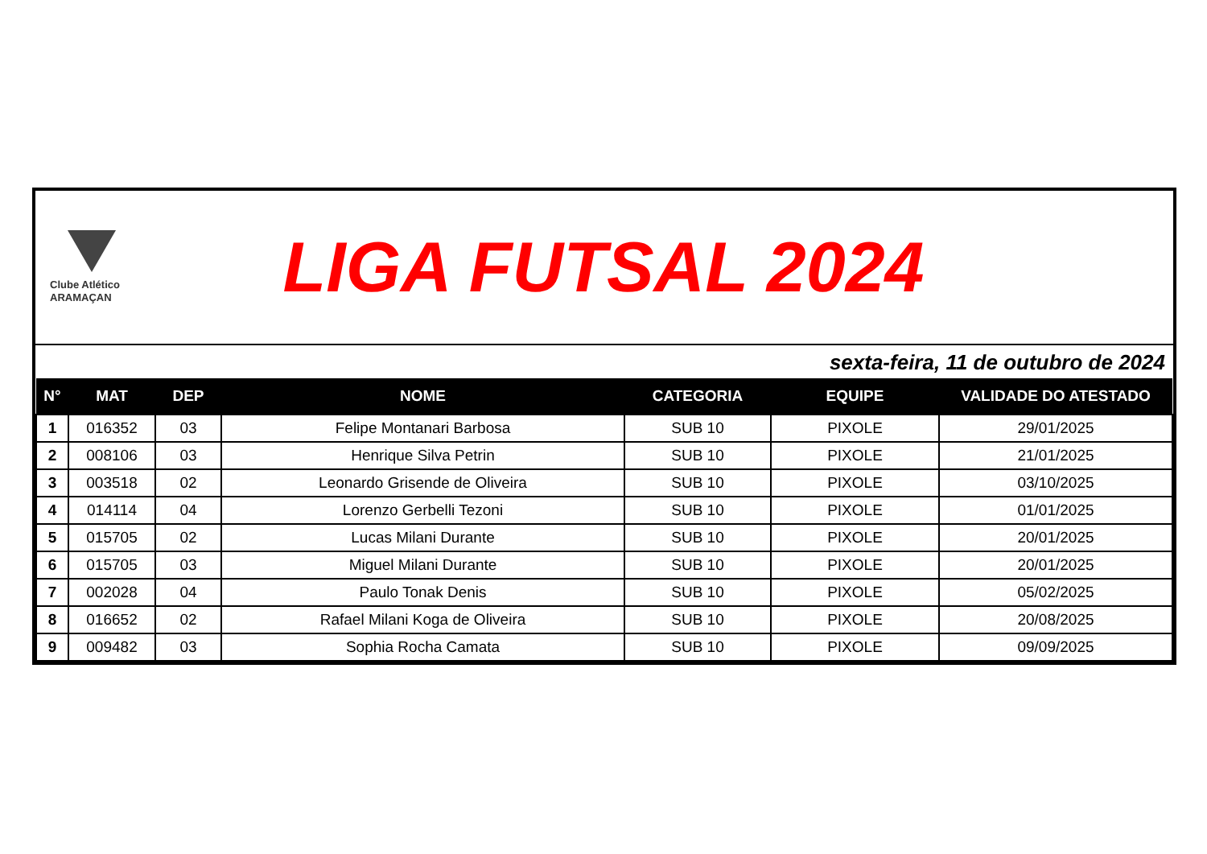Clube Atlético
ARAMAÇAN
LIGA FUTSAL 2024
sexta-feira, 11 de outubro de 2024
| N° | MAT | DEP | NOME | CATEGORIA | EQUIPE | VALIDADE DO ATESTADO |
| --- | --- | --- | --- | --- | --- | --- |
| 1 | 016352 | 03 | Felipe Montanari Barbosa | SUB 10 | PIXOLE | 29/01/2025 |
| 2 | 008106 | 03 | Henrique Silva Petrin | SUB 10 | PIXOLE | 21/01/2025 |
| 3 | 003518 | 02 | Leonardo Grisende de Oliveira | SUB 10 | PIXOLE | 03/10/2025 |
| 4 | 014114 | 04 | Lorenzo Gerbelli Tezoni | SUB 10 | PIXOLE | 01/01/2025 |
| 5 | 015705 | 02 | Lucas Milani Durante | SUB 10 | PIXOLE | 20/01/2025 |
| 6 | 015705 | 03 | Miguel Milani Durante | SUB 10 | PIXOLE | 20/01/2025 |
| 7 | 002028 | 04 | Paulo Tonak Denis | SUB 10 | PIXOLE | 05/02/2025 |
| 8 | 016652 | 02 | Rafael Milani Koga de Oliveira | SUB 10 | PIXOLE | 20/08/2025 |
| 9 | 009482 | 03 | Sophia Rocha Camata | SUB 10 | PIXOLE | 09/09/2025 |